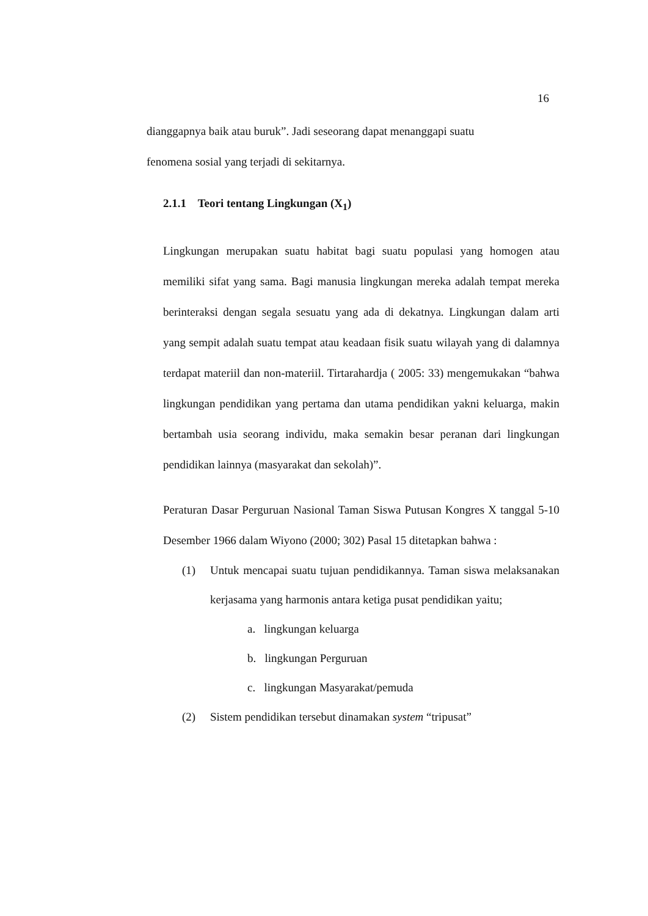16
dianggapnya baik atau buruk”. Jadi seseorang dapat menanggapi suatu
fenomena sosial yang terjadi di sekitarnya.
2.1.1 Teori tentang Lingkungan (X<sub>1</sub>)
Lingkungan merupakan suatu habitat bagi suatu populasi yang homogen atau memiliki sifat yang sama. Bagi manusia lingkungan mereka adalah tempat mereka berinteraksi dengan segala sesuatu yang ada di dekatnya. Lingkungan dalam arti yang sempit adalah suatu tempat atau keadaan fisik suatu wilayah yang di dalamnya terdapat materiil dan non-materiil. Tirtarahardja ( 2005: 33) mengemukakan “bahwa lingkungan pendidikan yang pertama dan utama pendidikan yakni keluarga, makin bertambah usia seorang individu, maka semakin besar peranan dari lingkungan pendidikan lainnya (masyarakat dan sekolah)”.
Peraturan Dasar Perguruan Nasional Taman Siswa Putusan Kongres X tanggal 5-10 Desember 1966 dalam Wiyono (2000; 302) Pasal 15 ditetapkan bahwa :
(1)
Untuk mencapai suatu tujuan pendidikannya. Taman siswa melaksanakan kerjasama yang harmonis antara ketiga pusat pendidikan yaitu;
a. lingkungan keluarga
b. lingkungan Perguruan
c. lingkungan Masyarakat/pemuda
(2) Sistem pendidikan tersebut dinamakan system “tripusat”